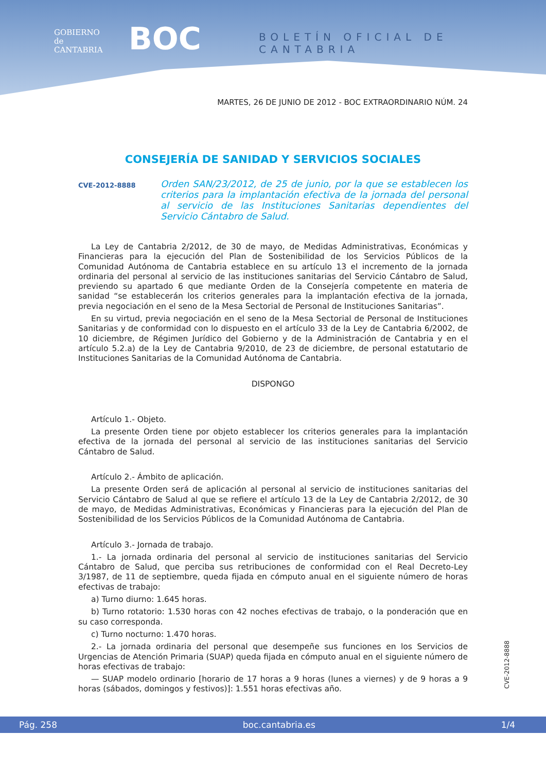GOBIERNO
de
CANTABRIA
BOC BOLETÍN OFICIAL DE CANTABRIA
MARTES, 26 DE JUNIO DE 2012 - BOC EXTRAORDINARIO NÚM. 24
CONSEJERÍA DE SANIDAD Y SERVICIOS SOCIALES
CVE-2012-8888 Orden SAN/23/2012, de 25 de junio, por la que se establecen los criterios para la implantación efectiva de la jornada del personal al servicio de las Instituciones Sanitarias dependientes del Servicio Cántabro de Salud.
La Ley de Cantabria 2/2012, de 30 de mayo, de Medidas Administrativas, Económicas y Financieras para la ejecución del Plan de Sostenibilidad de los Servicios Públicos de la Comunidad Autónoma de Cantabria establece en su artículo 13 el incremento de la jornada ordinaria del personal al servicio de las instituciones sanitarias del Servicio Cántabro de Salud, previendo su apartado 6 que mediante Orden de la Consejería competente en materia de sanidad “se establecerán los criterios generales para la implantación efectiva de la jornada, previa negociación en el seno de la Mesa Sectorial de Personal de Instituciones Sanitarias”.
En su virtud, previa negociación en el seno de la Mesa Sectorial de Personal de Instituciones Sanitarias y de conformidad con lo dispuesto en el artículo 33 de la Ley de Cantabria 6/2002, de 10 diciembre, de Régimen Jurídico del Gobierno y de la Administración de Cantabria y en el artículo 5.2.a) de la Ley de Cantabria 9/2010, de 23 de diciembre, de personal estatutario de Instituciones Sanitarias de la Comunidad Autónoma de Cantabria.
DISPONGO
Artículo 1.- Objeto.
La presente Orden tiene por objeto establecer los criterios generales para la implantación efectiva de la jornada del personal al servicio de las instituciones sanitarias del Servicio Cántabro de Salud.
Artículo 2.- Ámbito de aplicación.
La presente Orden será de aplicación al personal al servicio de instituciones sanitarias del Servicio Cántabro de Salud al que se refiere el artículo 13 de la Ley de Cantabria 2/2012, de 30 de mayo, de Medidas Administrativas, Económicas y Financieras para la ejecución del Plan de Sostenibilidad de los Servicios Públicos de la Comunidad Autónoma de Cantabria.
Artículo 3.- Jornada de trabajo.
1.- La jornada ordinaria del personal al servicio de instituciones sanitarias del Servicio Cántabro de Salud, que perciba sus retribuciones de conformidad con el Real Decreto-Ley 3/1987, de 11 de septiembre, queda fijada en cómputo anual en el siguiente número de horas efectivas de trabajo:
a) Turno diurno: 1.645 horas.
b) Turno rotatorio: 1.530 horas con 42 noches efectivas de trabajo, o la ponderación que en su caso corresponda.
c) Turno nocturno: 1.470 horas.
2.- La jornada ordinaria del personal que desempeñe sus funciones en los Servicios de Urgencias de Atención Primaria (SUAP) queda fijada en cómputo anual en el siguiente número de horas efectivas de trabajo:
— SUAP modelo ordinario [horario de 17 horas a 9 horas (lunes a viernes) y de 9 horas a 9 horas (sábados, domingos y festivos)]: 1.551 horas efectivas año.
CVE-2012-8888
Pág. 258 boc.cantabria.es 1/4